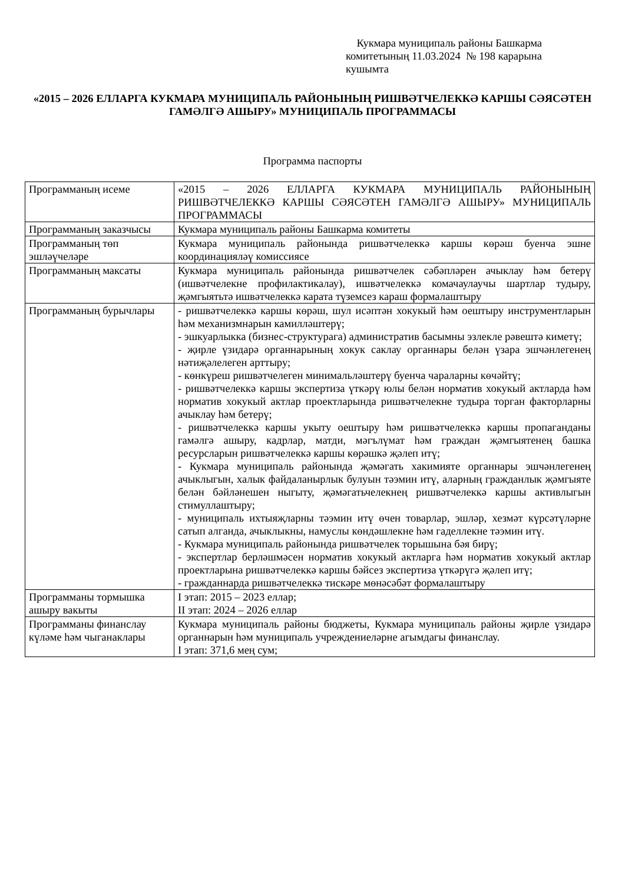Кукмара муниципаль районы Башкарма комитетының 11.03.2024 № 198 карарына кушымта
«2015 – 2026 ЕЛЛАРГА КУКМАРА МУНИЦИПАЛЬ РАЙОНЫНЫҢ РИШВӘТЧЕЛЕККӘ КАРШЫ СӘЯСӘТЕН ГАМӘЛГӘ АШЫРУ» МУНИЦИПАЛЬ ПРОГРАММАСЫ
Программа паспорты
| Программаның исеме | «2015 – 2026 ЕЛЛАРГА КУКМАРА МУНИЦИПАЛЬ РАЙОНЫНЫҢ РИШВӘТЧЕЛЕККӘ КАРШЫ СӘЯСӘТЕН ГАМӘЛГӘ АШЫРУ» МУНИЦИПАЛЬ ПРОГРАММАСЫ |
| Программаның заказчысы | Кукмара муниципаль районы Башкарма комитеты |
| Программаның төп эшләүчеләре | Кукмара муниципаль районында ришвәтчелеккә каршы көрәш буенча эшне координацияләү комиссиясе |
| Программаның максаты | Кукмара муниципаль районында ришвәтчелек сәбәпләрен ачыклау һәм бетерү (ишвәтчелекне профилактикалау), ишвәтчелеккә комачаулаучы шартлар тудыру, җәмгыятьтә ишвәтчелеккә карата түземсез караш формалаштыру |
| Программаның бурычлары | - ришвәтчелеккә каршы көрәш, шул исәптән хокукый һәм оештыру инструментларын һәм механизмнарын камилләштерү; - эшкуарлыкка (бизнес-структурага) административ басымны эзлекле рәвештә киметү; - җирле үзидарә органнарының хокук саклау органнары белән үзара эшчәнлегенең нәтиҗәлелеген арттыру; - көнкүреш ришвәтчелеген минимальләштерү буенча чараларны көчәйтү; - ришвәтчелеккә каршы экспертиза үткәрү юлы белән норматив хокукый актларда һәм норматив хокукый актлар проектларында ришвәтчелекне тудыра торган факторларны ачыклау һәм бетерү; - ришвәтчелеккә каршы укыту оештыру һәм ришвәтчелеккә каршы пропаганданы гамәлгә ашыру, кадрлар, матди, мәгълүмат һәм граждан җәмгыятенең башка ресурсларын ришвәтчелеккә каршы көрәшкә җәлеп итү; - Кукмара муниципаль районында җәмәгать хакимияте органнары эшчәнлегенең ачыклыгын, халык файдаланырлык булуын тәэмин итү, аларның гражданлык җәмгыяте белән бәйләнешен ныгыту, җәмәгатьчелекнең ришвәтчелеккә каршы активлыгын стимуллаштыру; - муниципаль ихтыяҗларны тәэмин итү өчен товарлар, эшләр, хезмәт күрсәтүләрне сатып алганда, ачыклыкны, намуслы көндәшлекне һәм гаделлекне тәэмин итү. - Кукмара муниципаль районында ришвәтчелек торышына бәя бирү; - экспертлар берләшмәсен норматив хокукый актларга һәм норматив хокукый актлар проектларына ришвәтчелеккә каршы бәйсез экспертиза үткәрүгә җәлеп итү; - гражданнарда ришвәтчелеккә тискәре мөнәсәбәт формалаштыру |
| Программаны тормышка ашыру вакыты | I этап: 2015 – 2023 еллар; II этап: 2024 – 2026 еллар |
| Программаны финанслау күләме һәм чыганаклары | Кукмара муниципаль районы бюджеты, Кукмара муниципаль районы җирле үзидарә органнарын һәм муниципаль учреждениеләрне агымдагы финанслау. I этап: 371,6 мең сум; |